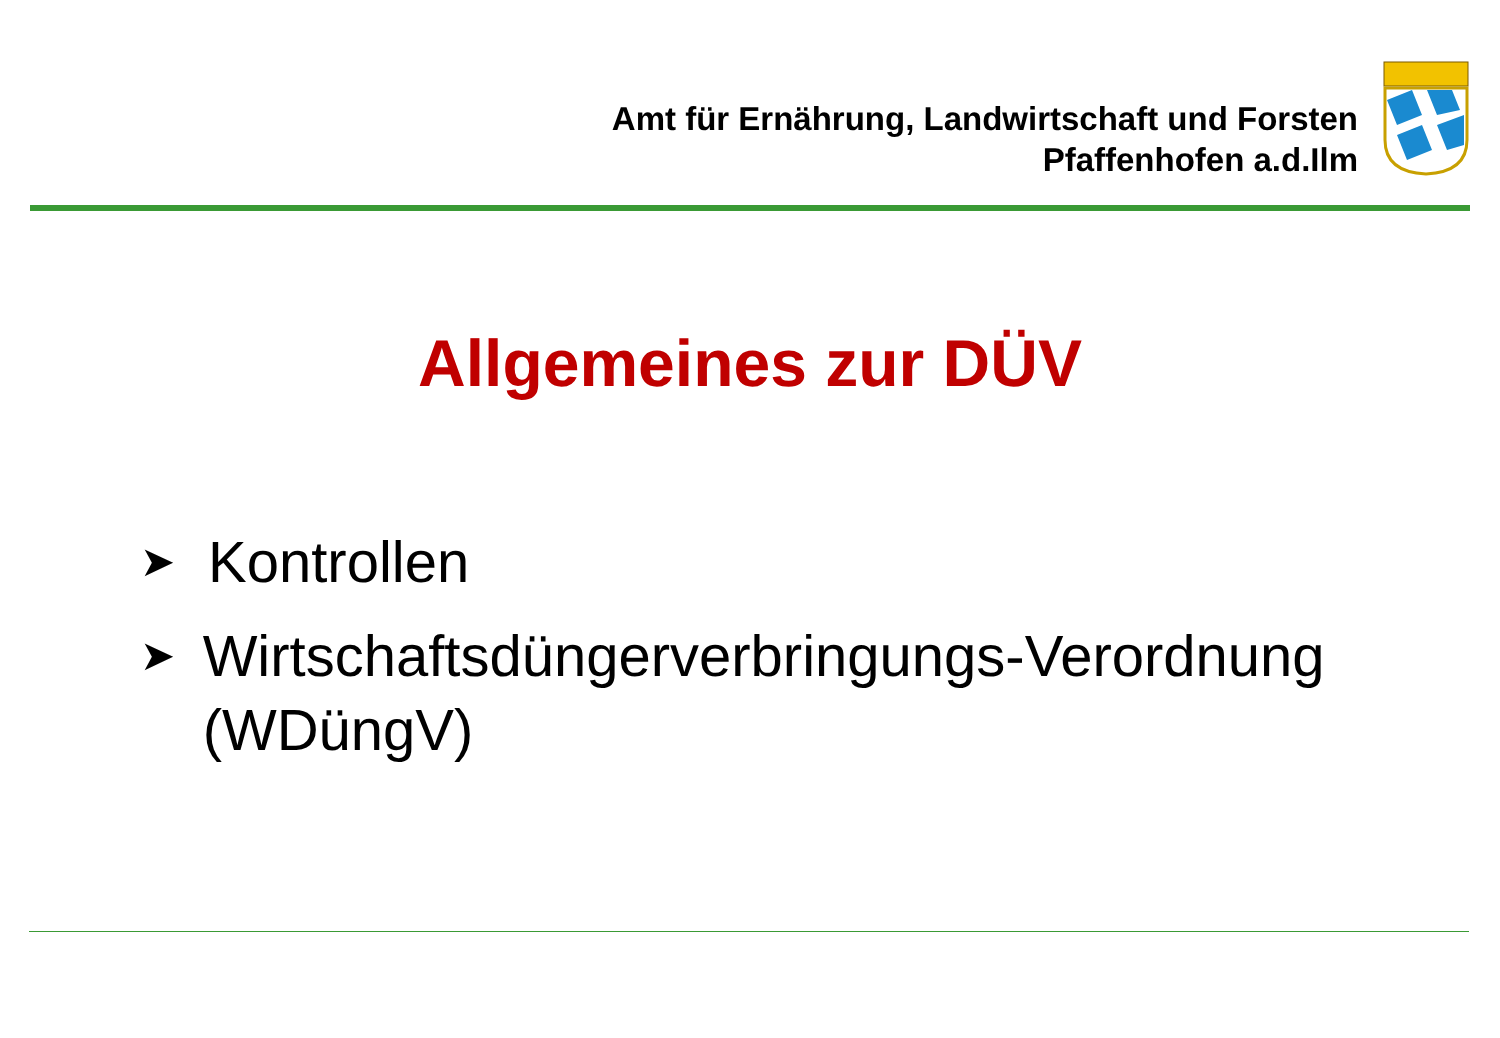Amt für Ernährung, Landwirtschaft und Forsten
Pfaffenhofen a.d.Ilm
Allgemeines zur DÜV
➤ Kontrollen
➤ Wirtschaftsdüngerverbringungs-Verordnung (WDüngV)